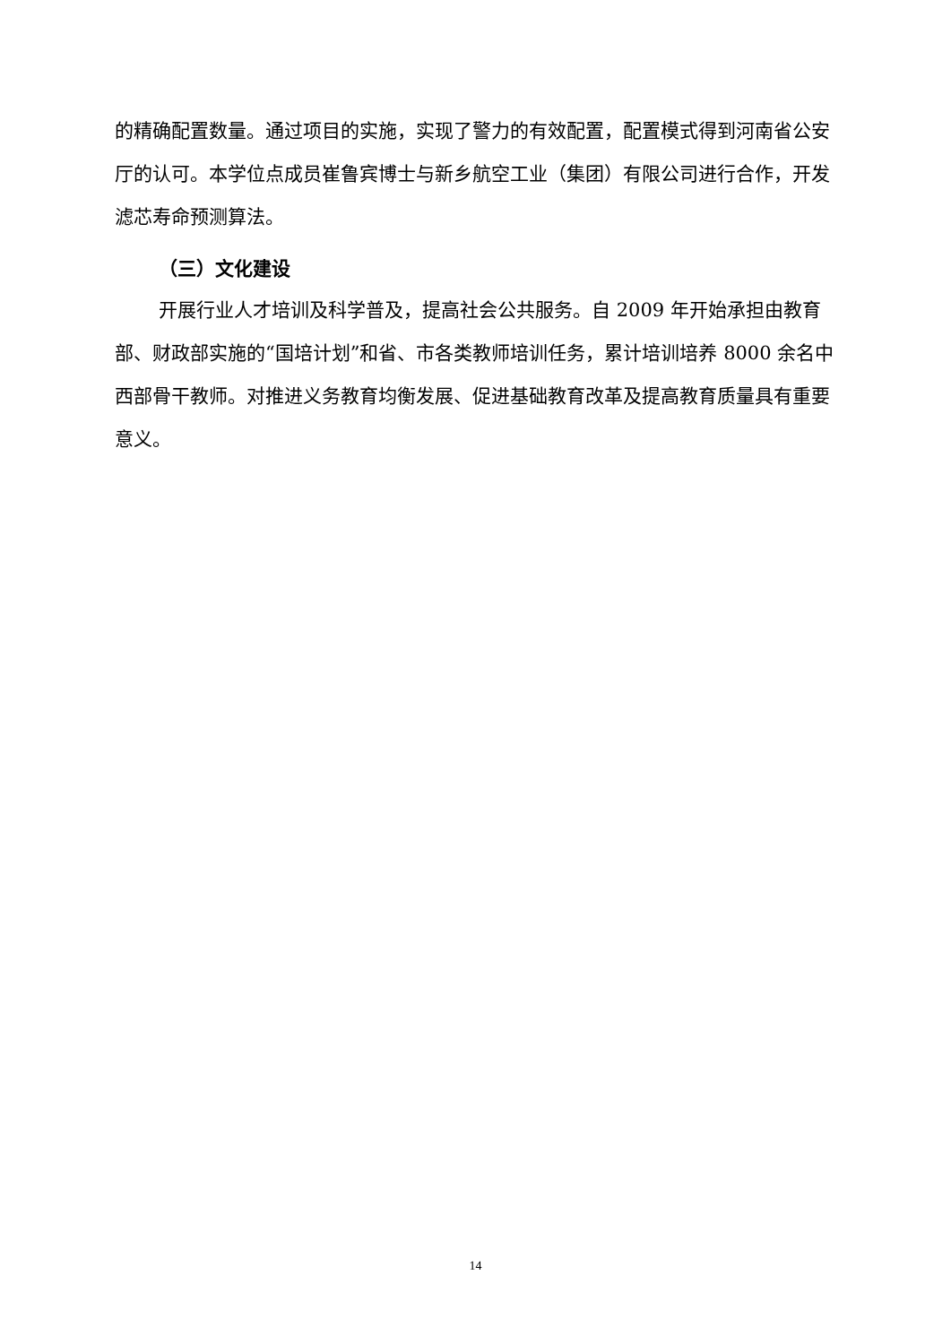的精确配置数量。通过项目的实施，实现了警力的有效配置，配置模式得到河南省公安厅的认可。本学位点成员崔鲁宾博士与新乡航空工业（集团）有限公司进行合作，开发滤芯寿命预测算法。
（三）文化建设
开展行业人才培训及科学普及，提高社会公共服务。自 2009 年开始承担由教育部、财政部实施的“国培计划”和省、市各类教师培训任务，累计培训培养 8000 余名中西部骨干教师。对推进义务教育均衡发展、促进基础教育改革及提高教育质量具有重要意义。
14